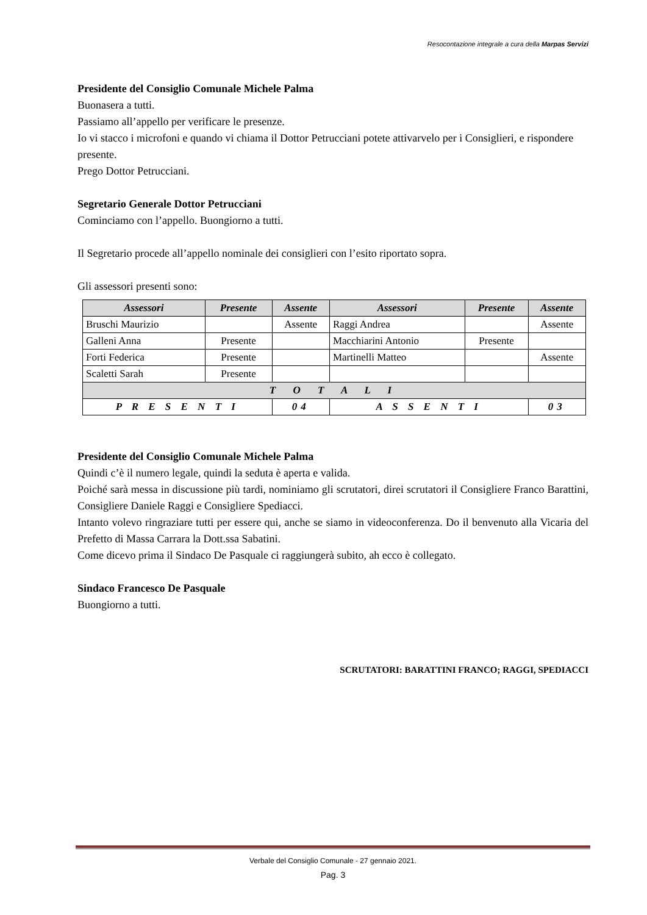Resocontazione integrale a cura della Marpas Servizi
Presidente del Consiglio Comunale Michele Palma
Buonasera a tutti.
Passiamo all’appello per verificare le presenze.
Io vi stacco i microfoni e quando vi chiama il Dottor Petrucciani potete attivarvelo per i Consiglieri, e rispondere presente.
Prego Dottor Petrucciani.
Segretario Generale Dottor Petrucciani
Cominciamo con l’appello. Buongiorno a tutti.
Il Segretario procede all’appello nominale dei consiglieri con l’esito riportato sopra.
Gli assessori presenti sono:
| Assessori | Presente | Assente | Assessori | Presente | Assente |
| --- | --- | --- | --- | --- | --- |
| Bruschi Maurizio | | Assente | Raggi Andrea | | Assente |
| Galleni Anna | Presente | | Macchiarini Antonio | Presente | |
| Forti Federica | Presente | | Martinelli Matteo | | Assente |
| Scaletti Sarah | Presente | | | | |
| T O T A L I | | | | | |
| P R E S E N T I | | 04 | A S S E N T I | | 03 |
Presidente del Consiglio Comunale Michele Palma
Quindi c’è il numero legale, quindi la seduta è aperta e valida.
Poiché sarà messa in discussione più tardi, nominiamo gli scrutatori, direi scrutatori il Consigliere Franco Barattini, Consigliere Daniele Raggi e Consigliere Spediacci.
Intanto volevo ringraziare tutti per essere qui, anche se siamo in videoconferenza. Do il benvenuto alla Vicaria del Prefetto di Massa Carrara la Dott.ssa Sabatini.
Come dicevo prima il Sindaco De Pasquale ci raggiungerà subito, ah ecco è collegato.
Sindaco Francesco De Pasquale
Buongiorno a tutti.
SCRUTATORI: BARATTINI FRANCO; RAGGI, SPEDIACCI
Verbale del Consiglio Comunale - 27 gennaio 2021.
Pag. 3